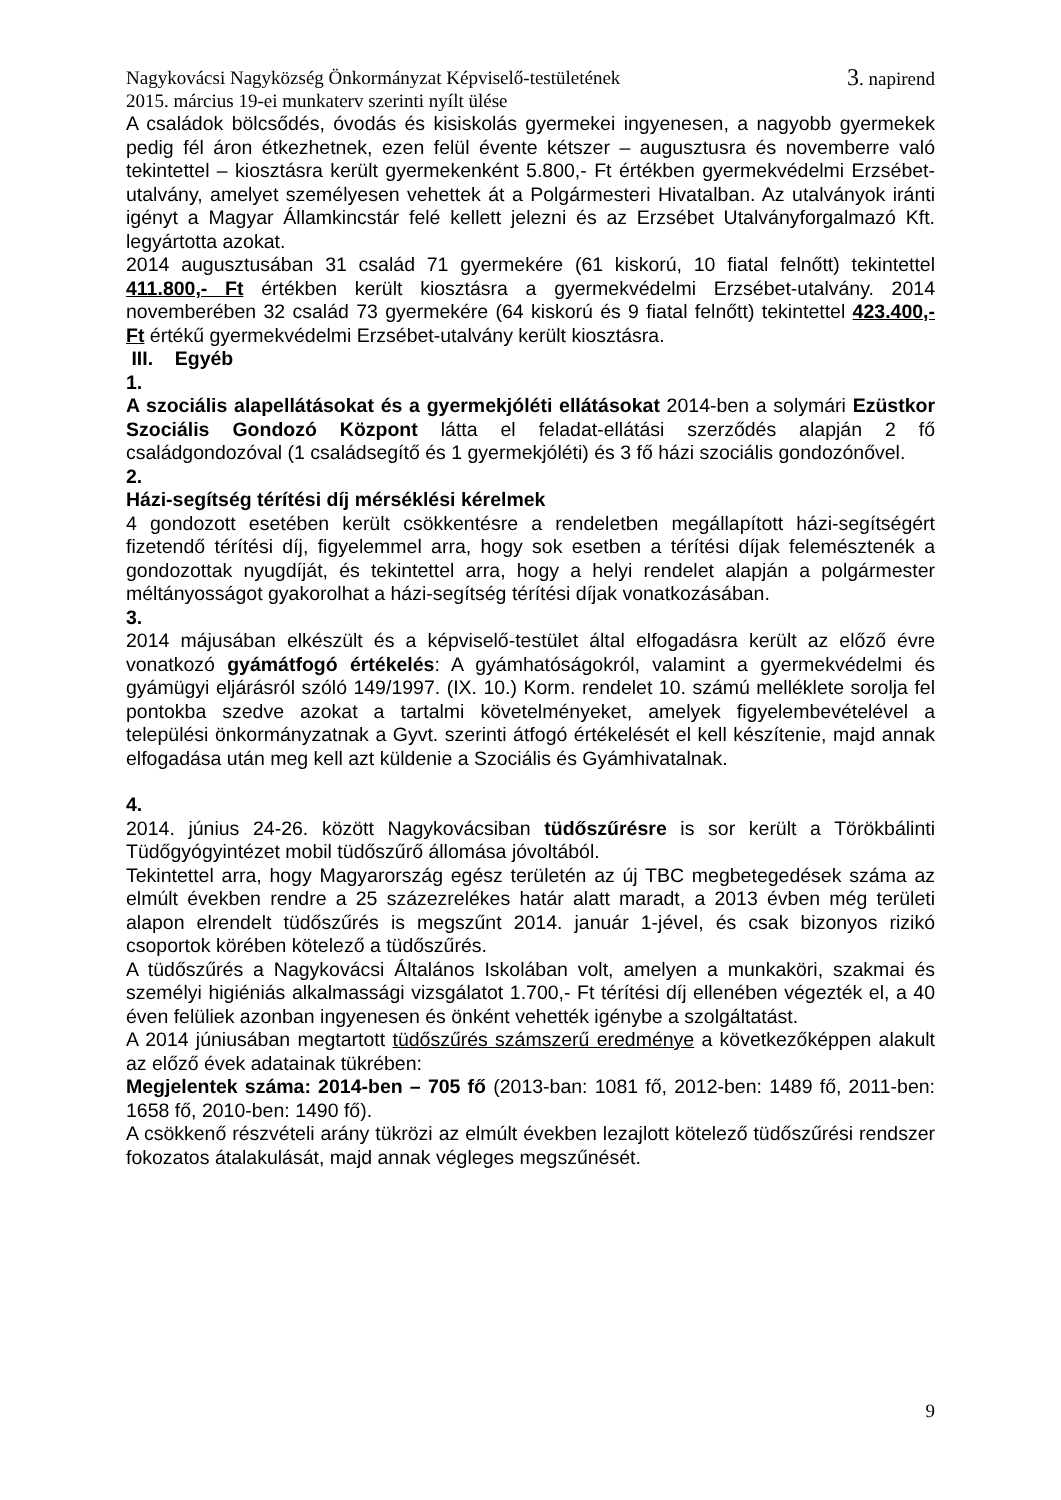Nagykovácsi Nagyközség Önkormányzat Képviselő-testületének
2015. március 19-ei munkaterv szerinti nyílt ülése 3. napirend
A családok bölcsődés, óvodás és kisiskolás gyermekei ingyenesen, a nagyobb gyermekek pedig fél áron étkezhetnek, ezen felül évente kétszer – augusztusra és novemberre való tekintettel – kiosztásra került gyermekenként 5.800,- Ft értékben gyermekvédelmi Erzsébet-utalvány, amelyet személyesen vehettek át a Polgármesteri Hivatalban. Az utalványok iránti igényt a Magyar Államkincstár felé kellett jelezni és az Erzsébet Utalványforgalmazó Kft. legyártotta azokat.
2014 augusztusában 31 család 71 gyermekére (61 kiskorú, 10 fiatal felnőtt) tekintettel 411.800,- Ft értékben került kiosztásra a gyermekvédelmi Erzsébet-utalvány. 2014 novemberében 32 család 73 gyermekére (64 kiskorú és 9 fiatal felnőtt) tekintettel 423.400,- Ft értékű gyermekvédelmi Erzsébet-utalvány került kiosztásra.
III. Egyéb
1.
A szociális alapellátásokat és a gyermekjóléti ellátásokat 2014-ben a solymári Ezüstkor Szociális Gondozó Központ látta el feladat-ellátási szerződés alapján 2 fő családgondozóval (1 családsegítő és 1 gyermekjóléti) és 3 fő házi szociális gondozónővel.
2.
Házi-segítség térítési díj mérséklési kérelmek
4 gondozott esetében került csökkentésre a rendeletben megállapított házi-segítségért fizetendő térítési díj, figyelemmel arra, hogy sok esetben a térítési díjak felemésztenék a gondozottak nyugdíját, és tekintettel arra, hogy a helyi rendelet alapján a polgármester méltányosságot gyakorolhat a házi-segítség térítési díjak vonatkozásában.
3.
2014 májusában elkészült és a képviselő-testület által elfogadásra került az előző évre vonatkozó gyámátfogó értékelés: A gyámhatóságokról, valamint a gyermekvédelmi és gyámügyi eljárásról szóló 149/1997. (IX. 10.) Korm. rendelet 10. számú melléklete sorolja fel pontokba szedve azokat a tartalmi követelményeket, amelyek figyelembevételével a települési önkormányzatnak a Gyvt. szerinti átfogó értékelését el kell készítenie, majd annak elfogadása után meg kell azt küldenie a Szociális és Gyámhivatalnak.
4.
2014. június 24-26. között Nagykovácsiban tüdőszűrésre is sor került a Törökbálinti Tüdőgyógyintézet mobil tüdőszűrő állomása jóvoltából.
Tekintettel arra, hogy Magyarország egész területén az új TBC megbetegedések száma az elmúlt években rendre a 25 százezrelékes határ alatt maradt, a 2013 évben még területi alapon elrendelt tüdőszűrés is megszűnt 2014. január 1-jével, és csak bizonyos rizikó csoportok körében kötelező a tüdőszűrés.
A tüdőszűrés a Nagykovácsi Általános Iskolában volt, amelyen a munkaköri, szakmai és személyi higiéniás alkalmassági vizsgálatot 1.700,- Ft térítési díj ellenében végezték el, a 40 éven felüliek azonban ingyenesen és önként vehették igénybe a szolgáltatást.
A 2014 júniusában megtartott tüdőszűrés számszerű eredménye a következőképpen alakult az előző évek adatainak tükrében:
Megjelentek száma: 2014-ben – 705 fő (2013-ban: 1081 fő, 2012-ben: 1489 fő, 2011-ben: 1658 fő, 2010-ben: 1490 fő).
A csökkenő részvételi arány tükrözi az elmúlt években lezajlott kötelező tüdőszűrési rendszer fokozatos átalakulását, majd annak végleges megszűnését.
9